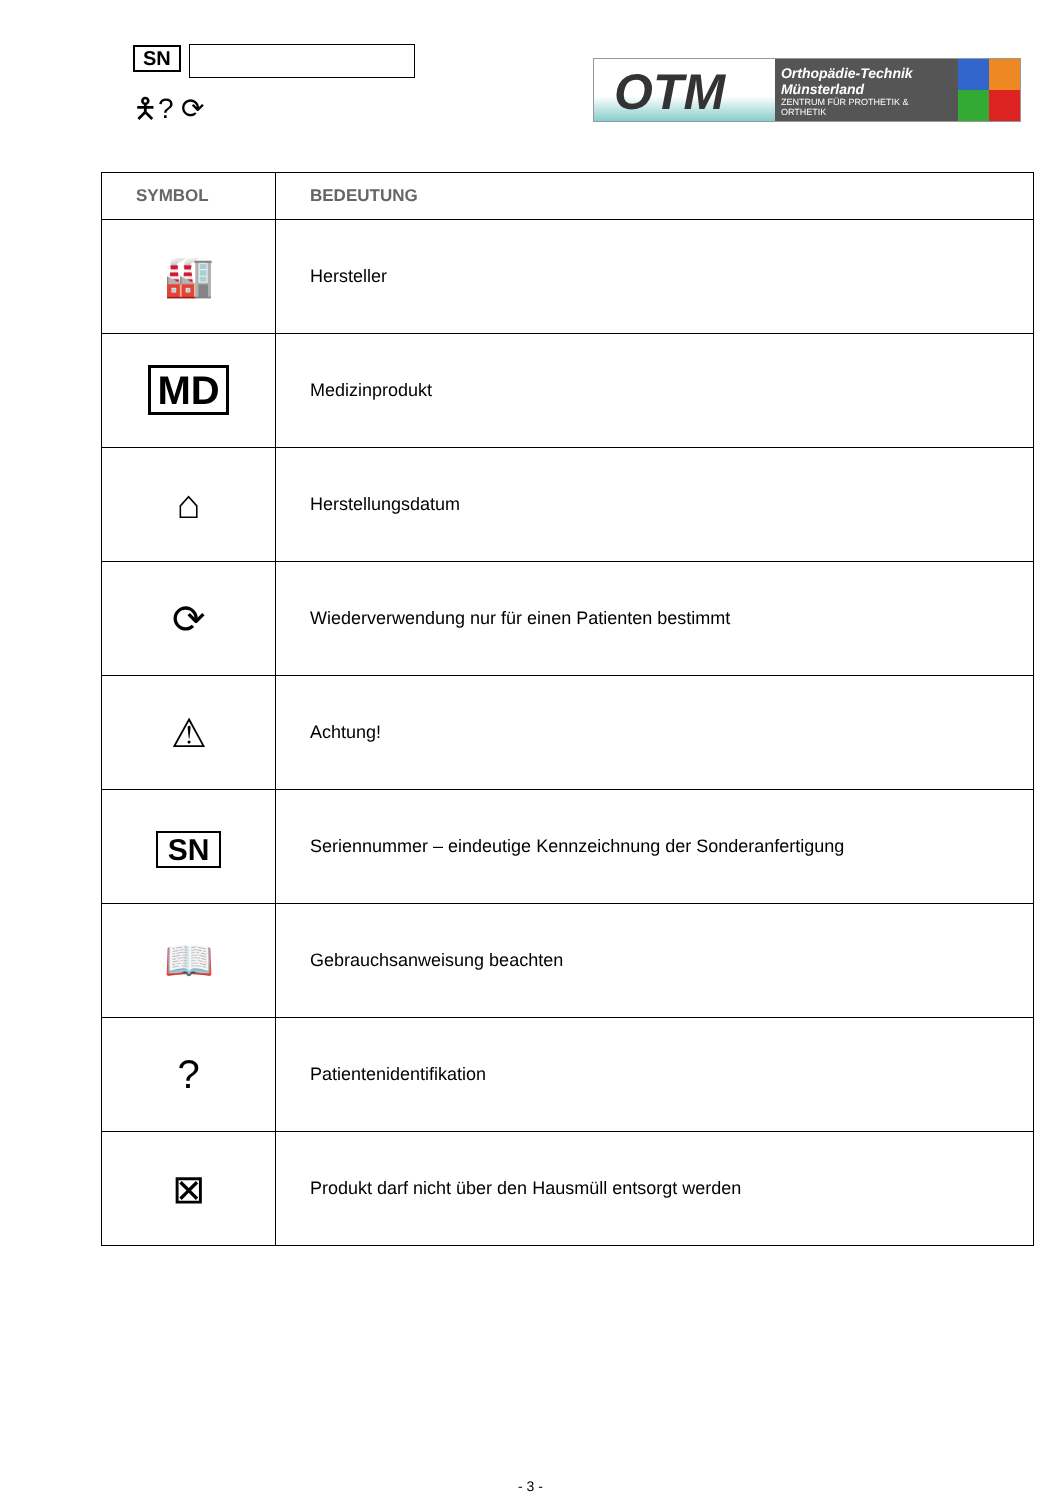SN
🯅? ⟳
OTM
Orthopädie-Technik
Münsterland
ZENTRUM FÜR PROTHETIK & ORTHETIK
| SYMBOL | BEDEUTUNG |
| --- | --- |
| 🏭 | Hersteller |
| MD | Medizinprodukt |
| ⌂ | Herstellungsdatum |
| ⟳ | Wiederverwendung nur für einen Patienten bestimmt |
| ⚠ | Achtung! |
| SN | Seriennummer – eindeutige Kennzeichnung der Sonderanfertigung |
| 📖 | Gebrauchsanweisung beachten |
| ? | Patientenidentifikation |
| ⊠ | Produkt darf nicht über den Hausmüll entsorgt werden |
- 3 -